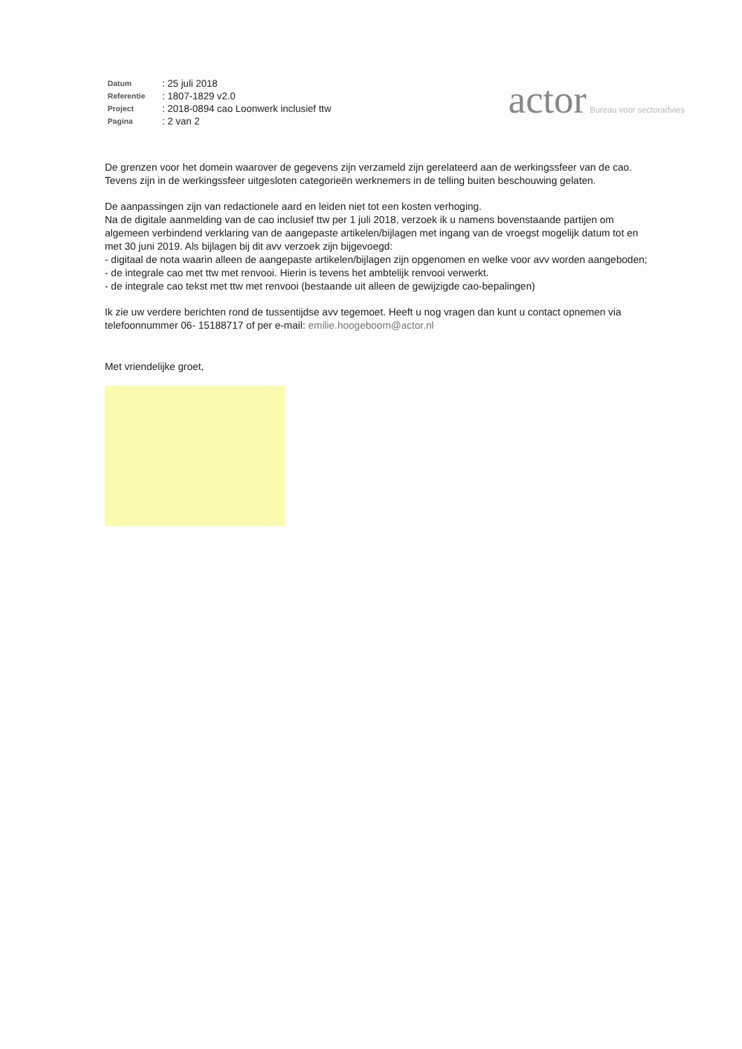| Datum | : 25 juli 2018 |
| Referentie | : 1807-1829 v2.0 |
| Project | : 2018-0894 cao Loonwerk inclusief ttw |
| Pagina | : 2 van 2 |
actor Bureau voor sectoradvies
De grenzen voor het domein waarover de gegevens zijn verzameld zijn gerelateerd aan de werkingssfeer van de cao. Tevens zijn in de werkingssfeer uitgesloten categorieën werknemers in de telling buiten beschouwing gelaten.
De aanpassingen zijn van redactionele aard en leiden niet tot een kosten verhoging.
Na de digitale aanmelding van de cao inclusief ttw per 1 juli 2018, verzoek ik u namens bovenstaande partijen om algemeen verbindend verklaring van de aangepaste artikelen/bijlagen met ingang van de vroegst mogelijk datum tot en met 30 juni 2019. Als bijlagen bij dit avv verzoek zijn bijgevoegd:
- digitaal de nota waarin alleen de aangepaste artikelen/bijlagen zijn opgenomen en welke voor avv worden aangeboden;
- de integrale cao met ttw met renvooi. Hierin is tevens het ambtelijk renvooi verwerkt.
- de integrale cao tekst met ttw met renvooi (bestaande uit alleen de gewijzigde cao-bepalingen)
Ik zie uw verdere berichten rond de tussentijdse avv tegemoet. Heeft u nog vragen dan kunt u contact opnemen via telefoonnummer 06- 15188717 of per e-mail: emilie.hoogeboom@actor.nl
Met vriendelijke groet,